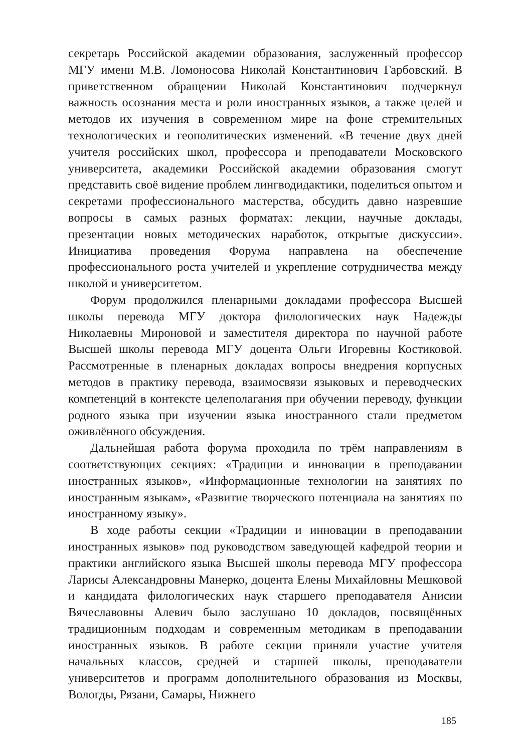секретарь Российской академии образования, заслуженный профессор МГУ имени М.В. Ломоносова Николай Константинович Гарбовский. В приветственном обращении Николай Константинович подчеркнул важность осознания места и роли иностранных языков, а также целей и методов их изучения в современном мире на фоне стремительных технологических и геополитических изменений. «В течение двух дней учителя российских школ, профессора и преподаватели Московского университета, академики Российской академии образования смогут представить своё видение проблем лингводидактики, поделиться опытом и секретами профессионального мастерства, обсудить давно назревшие вопросы в самых разных форматах: лекции, научные доклады, презентации новых методических наработок, открытые дискуссии». Инициатива проведения Форума направлена на обеспечение профессионального роста учителей и укрепление сотрудничества между школой и университетом.
Форум продолжился пленарными докладами профессора Высшей школы перевода МГУ доктора филологических наук Надежды Николаевны Мироновой и заместителя директора по научной работе Высшей школы перевода МГУ доцента Ольги Игоревны Костиковой. Рассмотренные в пленарных докладах вопросы внедрения корпусных методов в практику перевода, взаимосвязи языковых и переводческих компетенций в контексте целеполагания при обучении переводу, функции родного языка при изучении языка иностранного стали предметом оживлённого обсуждения.
Дальнейшая работа форума проходила по трём направлениям в соответствующих секциях: «Традиции и инновации в преподавании иностранных языков», «Информационные технологии на занятиях по иностранным языкам», «Развитие творческого потенциала на занятиях по иностранному языку».
В ходе работы секции «Традиции и инновации в преподавании иностранных языков» под руководством заведующей кафедрой теории и практики английского языка Высшей школы перевода МГУ профессора Ларисы Александровны Манерко, доцента Елены Михайловны Мешковой и кандидата филологических наук старшего преподавателя Анисии Вячеславовны Алевич было заслушано 10 докладов, посвящённых традиционным подходам и современным методикам в преподавании иностранных языков. В работе секции приняли участие учителя начальных классов, средней и старшей школы, преподаватели университетов и программ дополнительного образования из Москвы, Вологды, Рязани, Самары, Нижнего
185